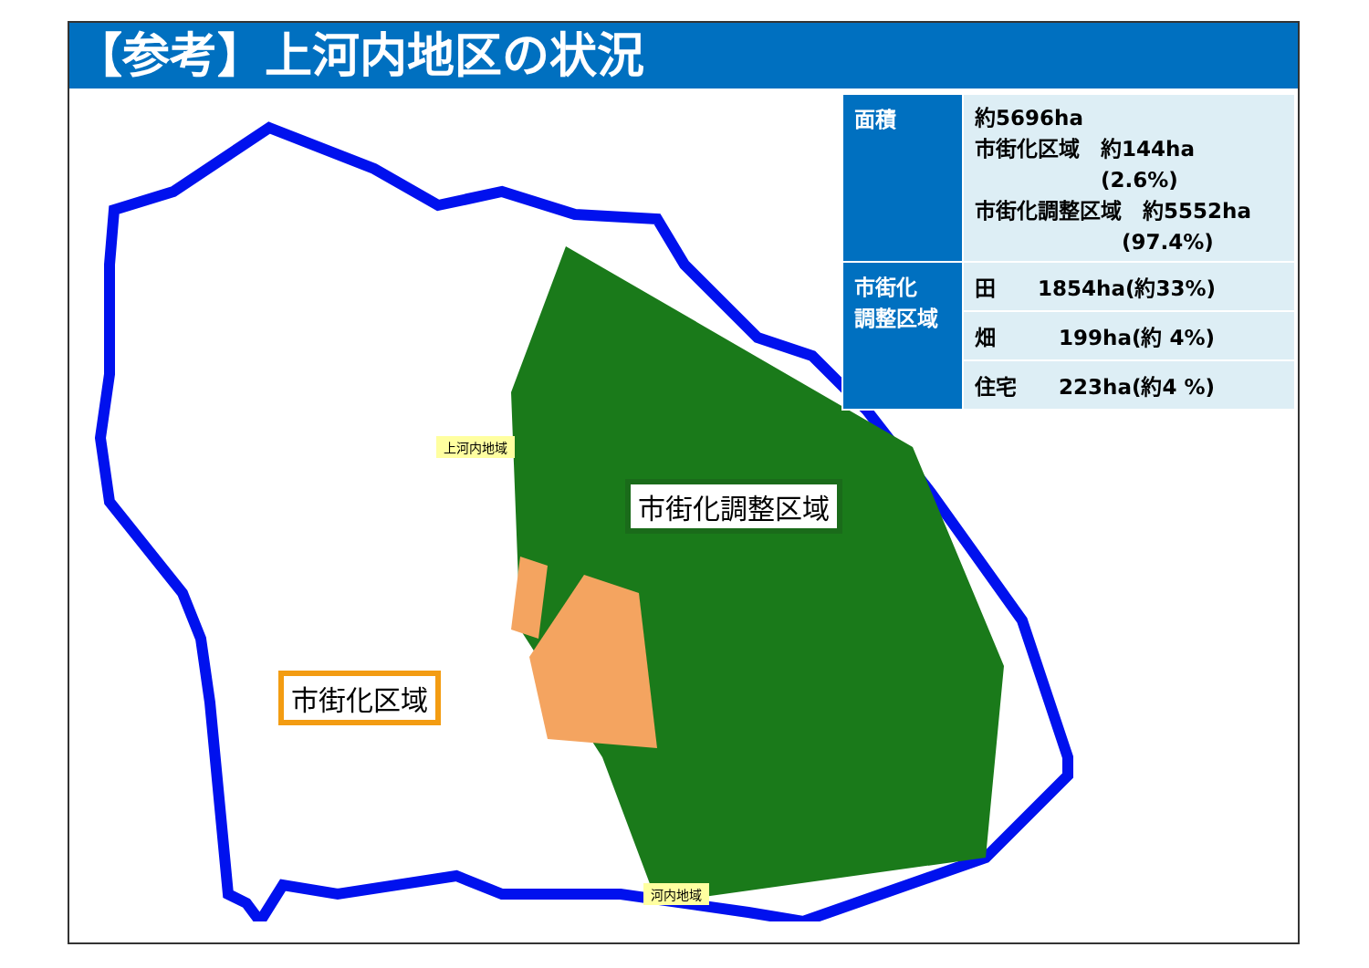【参考】上河内地区の状況
上河内地域
市街化調整区域
市街化区域
河内地域
| 面積 | 約5696ha 市街化区域 約144ha (2.6%) 市街化調整区域 約5552ha (97.4%) |
| 市街化 調整区域 | 田 1854ha(約33%) |
| | 畑 199ha(約 4%) |
| | 住宅 223ha(約4 %) |